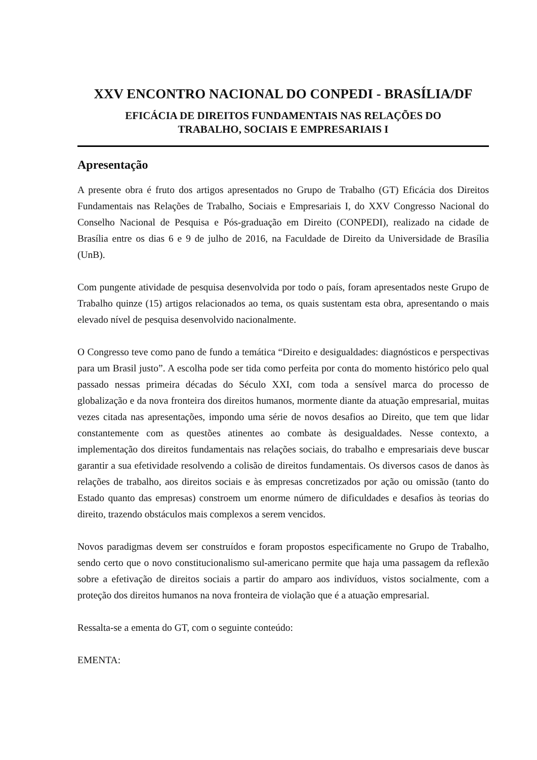XXV ENCONTRO NACIONAL DO CONPEDI - BRASÍLIA/DF
EFICÁCIA DE DIREITOS FUNDAMENTAIS NAS RELAÇÕES DO
TRABALHO, SOCIAIS E EMPRESARIAIS I
Apresentação
A presente obra é fruto dos artigos apresentados no Grupo de Trabalho (GT) Eficácia dos Direitos Fundamentais nas Relações de Trabalho, Sociais e Empresariais I, do XXV Congresso Nacional do Conselho Nacional de Pesquisa e Pós-graduação em Direito (CONPEDI), realizado na cidade de Brasília entre os dias 6 e 9 de julho de 2016, na Faculdade de Direito da Universidade de Brasília (UnB).
Com pungente atividade de pesquisa desenvolvida por todo o país, foram apresentados neste Grupo de Trabalho quinze (15) artigos relacionados ao tema, os quais sustentam esta obra, apresentando o mais elevado nível de pesquisa desenvolvido nacionalmente.
O Congresso teve como pano de fundo a temática “Direito e desigualdades: diagnósticos e perspectivas para um Brasil justo”. A escolha pode ser tida como perfeita por conta do momento histórico pelo qual passado nessas primeira décadas do Século XXI, com toda a sensível marca do processo de globalização e da nova fronteira dos direitos humanos, mormente diante da atuação empresarial, muitas vezes citada nas apresentações, impondo uma série de novos desafios ao Direito, que tem que lidar constantemente com as questões atinentes ao combate às desigualdades. Nesse contexto, a implementação dos direitos fundamentais nas relações sociais, do trabalho e empresariais deve buscar garantir a sua efetividade resolvendo a colisão de direitos fundamentais. Os diversos casos de danos às relações de trabalho, aos direitos sociais e às empresas concretizados por ação ou omissão (tanto do Estado quanto das empresas) constroem um enorme número de dificuldades e desafios às teorias do direito, trazendo obstáculos mais complexos a serem vencidos.
Novos paradigmas devem ser construídos e foram propostos especificamente no Grupo de Trabalho, sendo certo que o novo constitucionalismo sul-americano permite que haja uma passagem da reflexão sobre a efetivação de direitos sociais a partir do amparo aos indivíduos, vistos socialmente, com a proteção dos direitos humanos na nova fronteira de violação que é a atuação empresarial.
Ressalta-se a ementa do GT, com o seguinte conteúdo:
EMENTA: